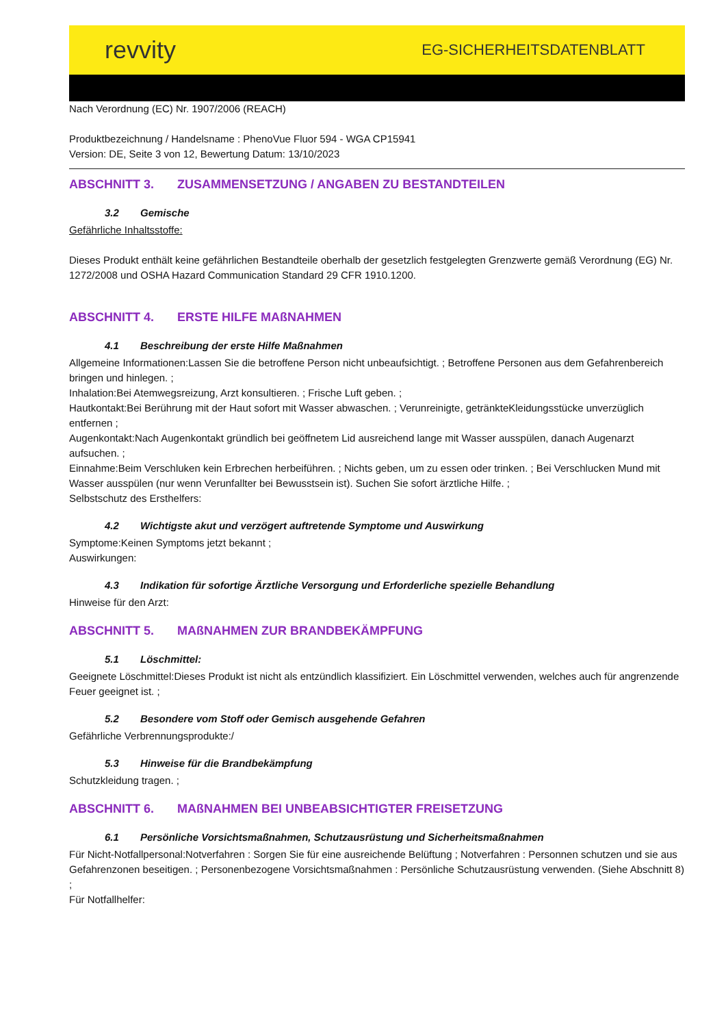revvity
EG-SICHERHEITSDATENBLATT
Nach Verordnung (EC) Nr. 1907/2006 (REACH)
Produktbezeichnung / Handelsname : PhenoVue Fluor 594 - WGA CP15941
Version: DE, Seite 3 von 12, Bewertung Datum: 13/10/2023
ABSCHNITT 3. ZUSAMMENSETZUNG / ANGABEN ZU BESTANDTEILEN
3.2 Gemische
Gefährliche Inhaltsstoffe:
Dieses Produkt enthält keine gefährlichen Bestandteile oberhalb der gesetzlich festgelegten Grenzwerte gemäß Verordnung (EG) Nr. 1272/2008 und OSHA Hazard Communication Standard 29 CFR 1910.1200.
ABSCHNITT 4. ERSTE HILFE MAßNAHMEN
4.1 Beschreibung der erste Hilfe Maßnahmen
Allgemeine Informationen:Lassen Sie die betroffene Person nicht unbeaufsichtigt. ; Betroffene Personen aus dem Gefahrenbereich bringen und hinlegen. ;
Inhalation:Bei Atemwegsreizung, Arzt konsultieren. ; Frische Luft geben. ;
Hautkontakt:Bei Berührung mit der Haut sofort mit Wasser abwaschen. ; Verunreinigte, getränkteKleidungsstücke unverzüglich entfernen ;
Augenkontakt:Nach Augenkontakt gründlich bei geöffnetem Lid ausreichend lange mit Wasser ausspülen, danach Augenarzt aufsuchen. ;
Einnahme:Beim Verschluken kein Erbrechen herbeiführen. ; Nichts geben, um zu essen oder trinken. ; Bei Verschlucken Mund mit Wasser ausspülen (nur wenn Verunfallter bei Bewusstsein ist). Suchen Sie sofort ärztliche Hilfe. ;
Selbstschutz des Ersthelfers:
4.2 Wichtigste akut und verzögert auftretende Symptome und Auswirkung
Symptome:Keinen Symptoms jetzt bekannt ;
Auswirkungen:
4.3 Indikation für sofortige Ärztliche Versorgung und Erforderliche spezielle Behandlung
Hinweise für den Arzt:
ABSCHNITT 5. MAßNAHMEN ZUR BRANDBEKÄMPFUNG
5.1 Löschmittel:
Geeignete Löschmittel:Dieses Produkt ist nicht als entzündlich klassifiziert. Ein Löschmittel verwenden, welches auch für angrenzende Feuer geeignet ist. ;
5.2 Besondere vom Stoff oder Gemisch ausgehende Gefahren
Gefährliche Verbrennungsprodukte:/
5.3 Hinweise für die Brandbekämpfung
Schutzkleidung tragen. ;
ABSCHNITT 6. MAßNAHMEN BEI UNBEABSICHTIGTER FREISETZUNG
6.1 Persönliche Vorsichtsmaßnahmen, Schutzausrüstung und Sicherheitsmaßnahmen
Für Nicht-Notfallpersonal:Notverfahren : Sorgen Sie für eine ausreichende Belüftung ; Notverfahren : Personnen schutzen und sie aus Gefahrenzonen beseitigen. ; Personenbezogene Vorsichtsmaßnahmen : Persönliche Schutzausrüstung verwenden. (Siehe Abschnitt 8) ;
Für Notfallhelfer: